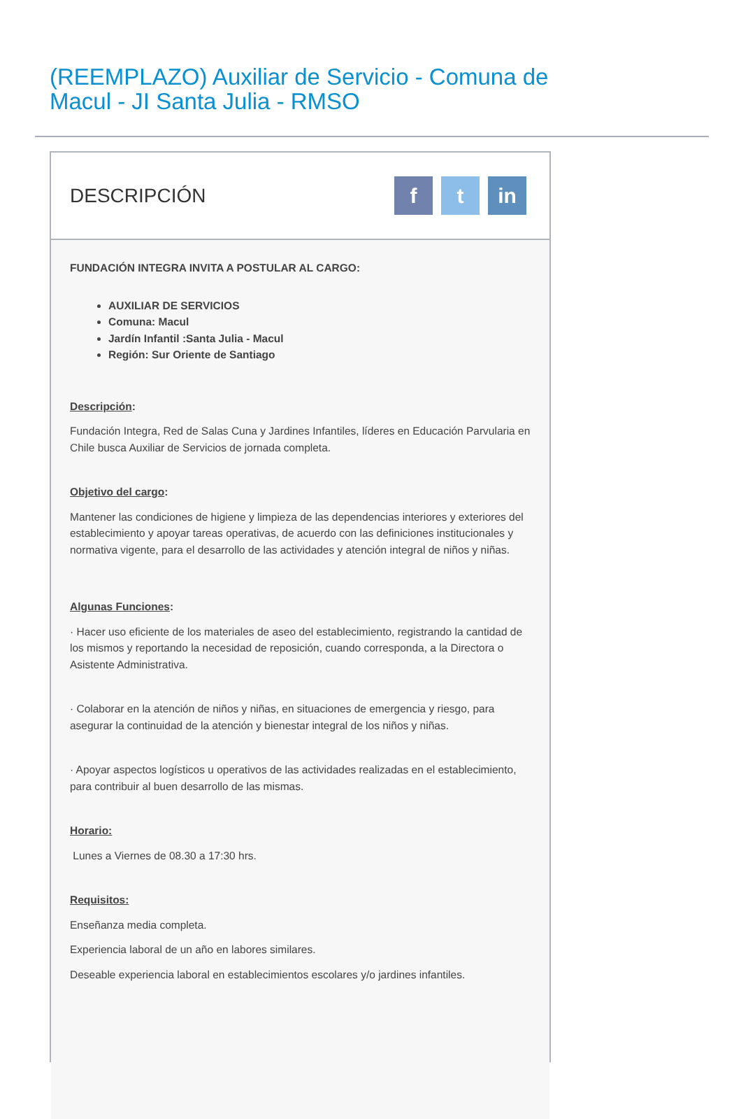(REEMPLAZO) Auxiliar de Servicio - Comuna de Macul - JI Santa Julia - RMSO
DESCRIPCIÓN
ft in
FUNDACIÓN INTEGRA INVITA A POSTULAR AL CARGO:
AUXILIAR DE SERVICIOS
Comuna: Macul
Jardín Infantil :Santa Julia - Macul
Región: Sur Oriente de Santiago
Descripción:
Fundación Integra, Red de Salas Cuna y Jardines Infantiles, líderes en Educación Parvularia en Chile busca Auxiliar de Servicios de jornada completa.
Objetivo del cargo:
Mantener las condiciones de higiene y limpieza de las dependencias interiores y exteriores del establecimiento y apoyar tareas operativas, de acuerdo con las definiciones institucionales y normativa vigente, para el desarrollo de las actividades y atención integral de niños y niñas.
Algunas Funciones:
· Hacer uso eficiente de los materiales de aseo del establecimiento, registrando la cantidad de los mismos y reportando la necesidad de reposición, cuando corresponda, a la Directora o Asistente Administrativa.
· Colaborar en la atención de niños y niñas, en situaciones de emergencia y riesgo, para asegurar la continuidad de la atención y bienestar integral de los niños y niñas.
· Apoyar aspectos logísticos u operativos de las actividades realizadas en el establecimiento, para contribuir al buen desarrollo de las mismas.
Horario:
Lunes a Viernes de 08.30 a 17:30 hrs.
Requisitos:
Enseñanza media completa.
Experiencia laboral de un año en labores similares.
Deseable experiencia laboral en establecimientos escolares y/o jardines infantiles.